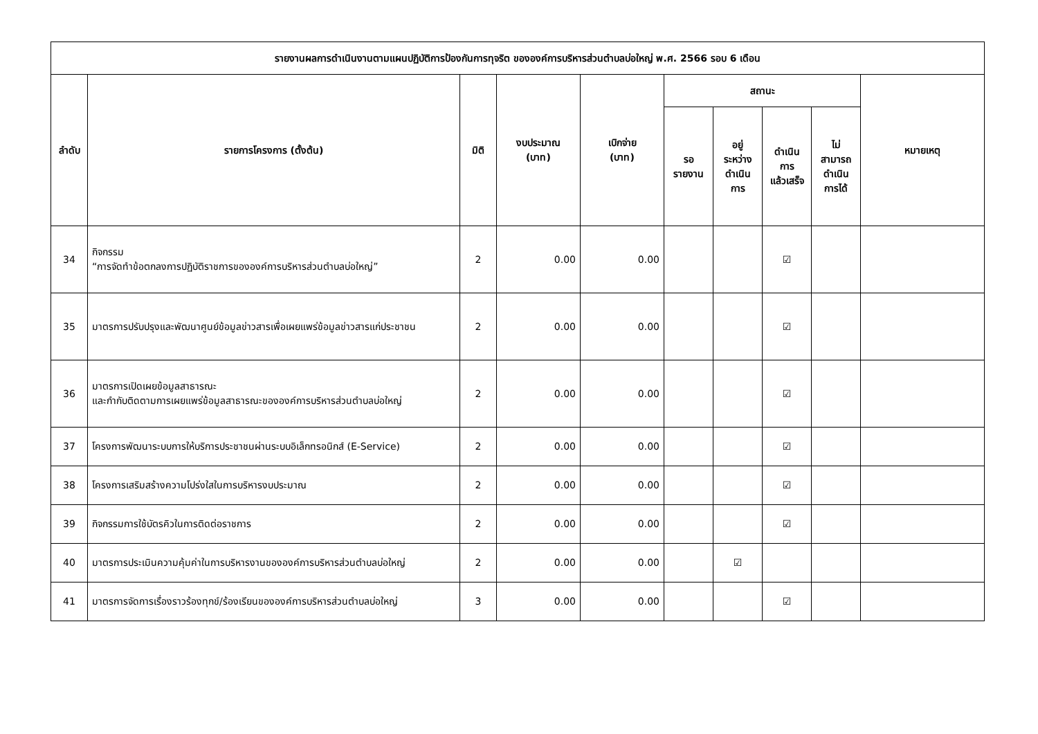| รายงานผลการดำเนินงานตามแผนปฏิบัติการป้องกันการทุจริต ขององค์การบริหารส่วนตำบลบ่อใหญ่ พ.ศ. 2566 รอบ 6 เดือน | | | | | | | | | |
| --- | --- | --- | --- | --- | --- | --- | --- | --- | --- |
| ลำดับ | รายการโครงการ (ตั้งต้น) | มิติ | งบประมาณ (บาท) | เบิกจ่าย (บาท) | สถานะ | | | | หมายเหตุ |
| | | | | | รอ รายงาน | อยู่ ระหว่าง ดำเนิน การ | ดำเนิน การ แล้วเสร็จ | ไม่ สามารถ ดำเนิน การได้ | |
| 34 | กิจกรรม “การจัดทำข้อตกลงการปฏิบัติราชการขององค์การบริหารส่วนตำบลบ่อใหญ่” | 2 | 0.00 | 0.00 | | | ☑ | | |
| 35 | มาตรการปรับปรุงและพัฒนาศูนย์ข้อมูลข่าวสารเพื่อเผยแพร่ข้อมูลข่าวสารแก่ประชาชน | 2 | 0.00 | 0.00 | | | ☑ | | |
| 36 | มาตรการเปิดเผยข้อมูลสาธารณะ และกำกับติดตามการเผยแพร่ข้อมูลสาธารณะขององค์การบริหารส่วนตำบลบ่อใหญ่ | 2 | 0.00 | 0.00 | | | ☑ | | |
| 37 | โครงการพัฒนาระบบการให้บริการประชาชนผ่านระบบอิเล็กทรอนิกส์ (E-Service) | 2 | 0.00 | 0.00 | | | ☑ | | |
| 38 | โครงการเสริมสร้างความโปร่งใสในการบริหารงบประมาณ | 2 | 0.00 | 0.00 | | | ☑ | | |
| 39 | กิจกรรมการใช้บัตรคิวในการติดต่อราชการ | 2 | 0.00 | 0.00 | | | ☑ | | |
| 40 | มาตรการประเมินความคุ้มค่าในการบริหารงานขององค์การบริหารส่วนตำบลบ่อใหญ่ | 2 | 0.00 | 0.00 | | ☑ | | | |
| 41 | มาตรการจัดการเรื่องราวร้องทุกข์/ร้องเรียนขององค์การบริหารส่วนตำบลบ่อใหญ่ | 3 | 0.00 | 0.00 | | | ☑ | | |